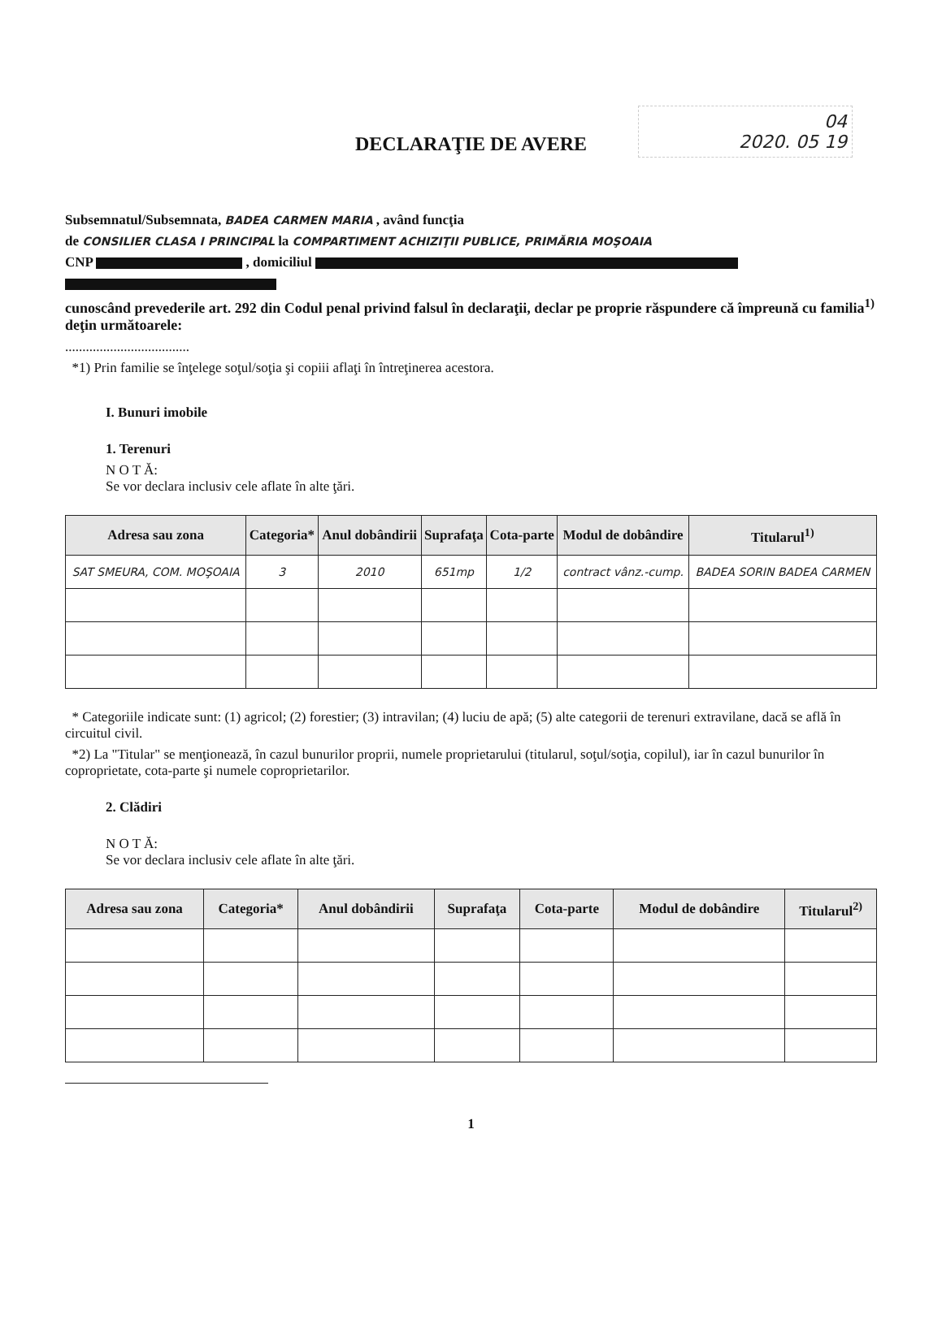04
2020. 05 19
DECLARAŢIE DE AVERE
Subsemnatul/Subsemnata, BADEA CARMEN MARIA , având funcţia
de CONSILIER CLASA I PRINCIPAL la COMPARTIMENT ACHIZIŢII PUBLICE, PRIMĂRIA MOŞOAIA
CNP , domiciliul
cunoscând prevederile art. 292 din Codul penal privind falsul în declaraţii, declar pe proprie răspundere că împreună cu familia<sup>1)</sup> deţin următoarele:
....................................
*1) Prin familie se înţelege soţul/soţia şi copiii aflaţi în întreţinerea acestora.
I. Bunuri imobile
1. Terenuri
N O T Ă:
Se vor declara inclusiv cele aflate în alte ţări.
| Adresa sau zona | Categoria* | Anul dobândirii | Suprafaţa | Cota-parte | Modul de dobândire | Titularul<sup>1)</sup> |
| --- | --- | --- | --- | --- | --- | --- |
| SAT SMEURA, COM. MOŞOAIA | 3 | 2010 | 651mp | 1/2 | contract vânz.-cump. | BADEA SORIN BADEA CARMEN |
* Categoriile indicate sunt: (1) agricol; (2) forestier; (3) intravilan; (4) luciu de apă; (5) alte categorii de terenuri extravilane, dacă se află în circuitul civil.
*2) La "Titular" se menţionează, în cazul bunurilor proprii, numele proprietarului (titularul, soţul/soţia, copilul), iar în cazul bunurilor în coproprietate, cota-parte şi numele coproprietarilor.
2. Clădiri
N O T Ă:
Se vor declara inclusiv cele aflate în alte ţări.
| Adresa sau zona | Categoria* | Anul dobândirii | Suprafaţa | Cota-parte | Modul de dobândire | Titularul<sup>2)</sup> |
| --- | --- | --- | --- | --- | --- | --- |
1